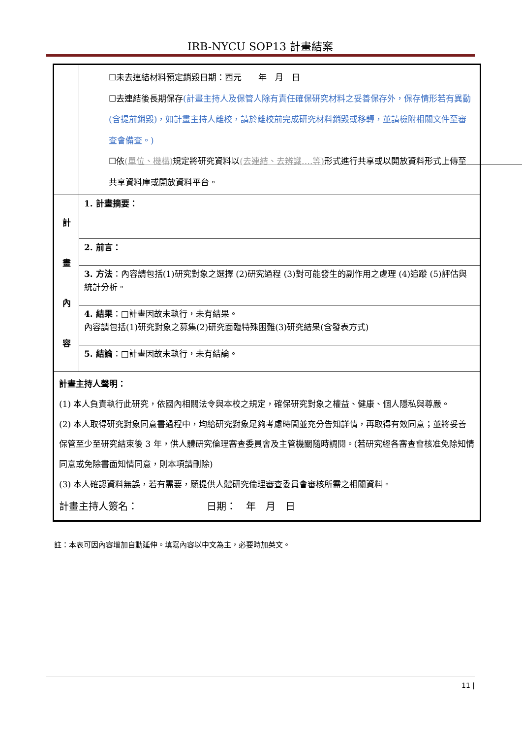IRB-NYCU SOP13 計畫結案
| | ☐未去連結材料預定銷毀日期：西元 年 月 日 ☐去連結後長期保存 (計畫主持人及保管人除有責任確保研究材料之妥善保存外，保存情形若有異動(含提前銷毀)，如計畫主持人離校，請於離校前完成研究材料銷毀或移轉，並請檢附相關文件至審查會備查。) ☐依 (單位、機構) 規定將研究資料以 (去連結、去辨識….等) 形式進行共享或以開放資料形式上傳至 共享資料庫或開放資料平台。 |
| 計 畫 內 容 | 1. 計畫摘要： |
| | 2. 前言： |
| | 3. 方法 ：內容請包括(1)研究對象之選擇 (2)研究過程 (3)對可能發生的副作用之處理 (4)追蹤 (5)評估與統計分析。 |
| | 4. 結果 ：□計畫因故未執行，未有結果。 內容請包括(1)研究對象之募集(2)研究面臨特殊困難(3)研究結果(含發表方式) |
| | 5. 結論 ：□計畫因故未執行，未有結論。 |
| 計畫主持人聲明： (1) 本人負責執行此研究，依國內相關法令與本校之規定，確保研究對象之權益、健康、個人隱私與尊嚴。 (2) 本人取得研究對象同意書過程中，均給研究對象足夠考慮時間並充分告知詳情，再取得有效同意；並將妥善保管至少至研究結束後 3 年，供人體研究倫理審查委員會及主管機關隨時調閱。(若研究經各審查會核准免除知情同意或免除書面知情同意，則本項請刪除) (3) 本人確認資料無誤，若有需要，願提供人體研究倫理審查委員會審核所需之相關資料。 計畫主持人簽名： 日期： 年 月 日 | |
註：本表可因內容增加自動延伸。填寫內容以中文為主，必要時加英文。
11 |